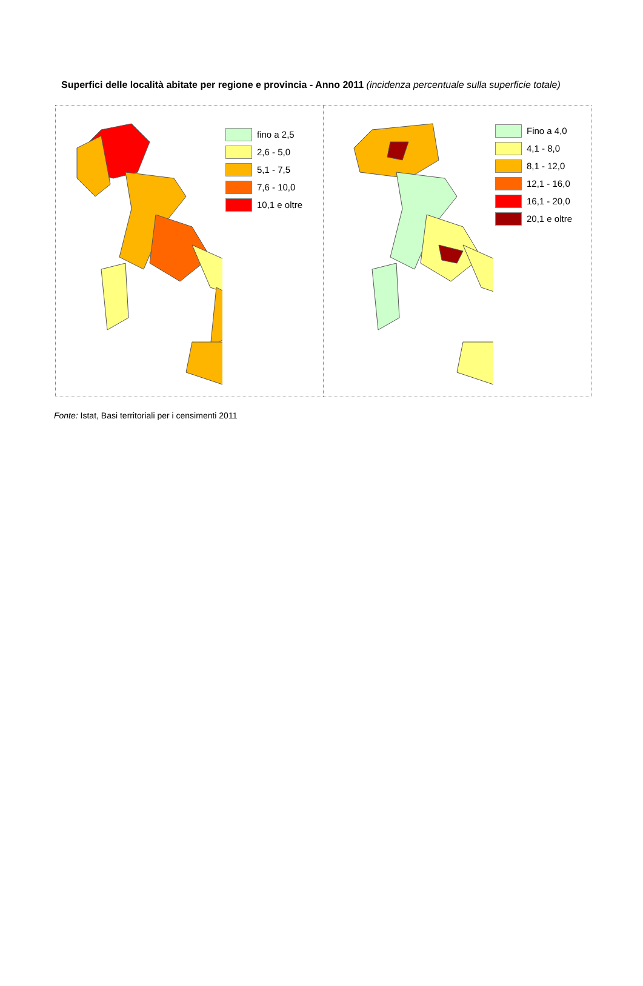Superfici delle località abitate per regione e provincia - Anno 2011 (incidenza percentuale sulla superficie totale)
fino a 2,5
2,6 - 5,0
5,1 - 7,5
7,6 - 10,0
10,1 e oltre
Fino a 4,0
4,1 - 8,0
8,1 - 12,0
12,1 - 16,0
16,1 - 20,0
20,1 e oltre
Fonte: Istat, Basi territoriali per i censimenti 2011